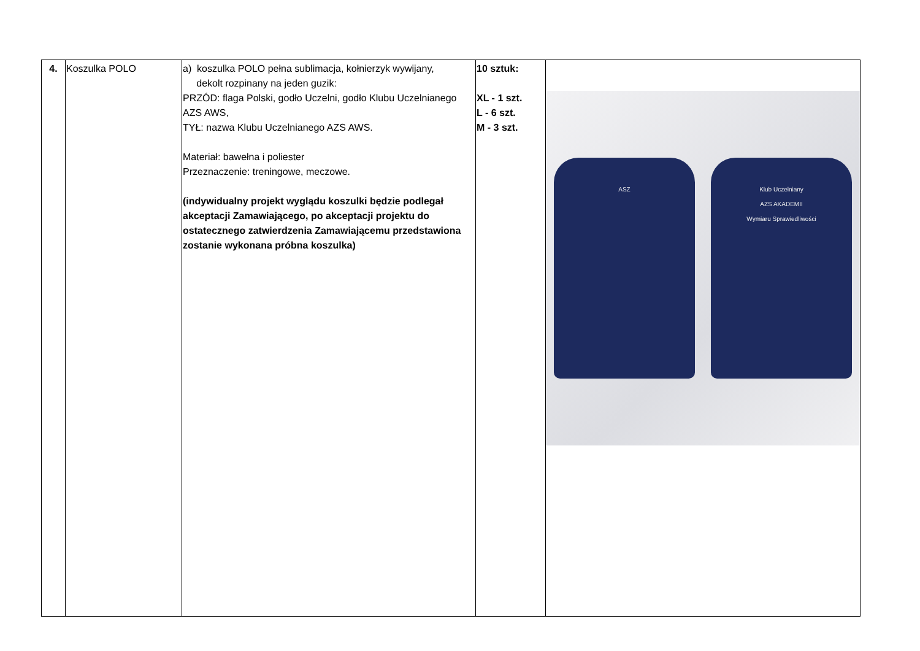| 4. | Koszulka POLO | a) koszulka POLO pełna sublimacja, kołnierzyk wywijany, dekolt rozpinany na jeden guzik: PRZÓD: flaga Polski, godło Uczelni, godło Klubu Uczelnianego AZS AWS, TYŁ: nazwa Klubu Uczelnianego AZS AWS. Materiał: bawełna i poliester Przeznaczenie: treningowe, meczowe. (indywidualny projekt wyglądu koszulki będzie podlegał akceptacji Zamawiającego, po akceptacji projektu do ostatecznego zatwierdzenia Zamawiającemu przedstawiona zostanie wykonana próbna koszulka) | 10 sztuk: XL - 1 szt. L - 6 szt. M - 3 szt. | ASZ Klub Uczelniany AZS AKADEMII Wymiaru Sprawiedliwości |